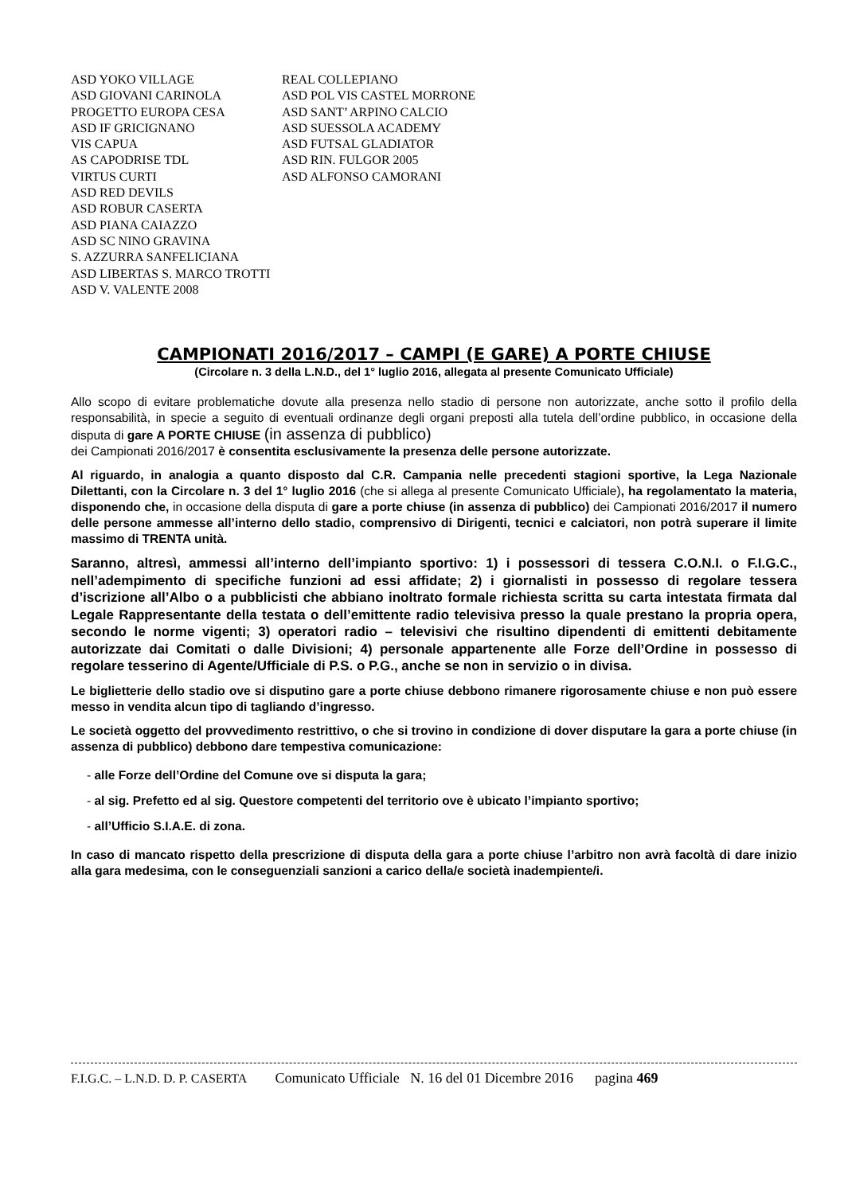| ASD YOKO VILLAGE | REAL COLLEPIANO |
| ASD GIOVANI CARINOLA | ASD POL VIS CASTEL MORRONE |
| PROGETTO EUROPA CESA | ASD SANT’ ARPINO CALCIO |
| ASD IF GRICIGNANO | ASD SUESSOLA ACADEMY |
| VIS CAPUA | ASD FUTSAL GLADIATOR |
| AS CAPODRISE TDL | ASD RIN. FULGOR 2005 |
| VIRTUS CURTI | ASD ALFONSO CAMORANI |
| ASD RED DEVILS | |
| ASD ROBUR CASERTA | |
| ASD PIANA CAIAZZO | |
| ASD SC NINO GRAVINA | |
| S. AZZURRA SANFELICIANA | |
| ASD LIBERTAS S. MARCO TROTTI | |
| ASD V. VALENTE 2008 | |
CAMPIONATI 2016/2017 – CAMPI (E GARE) A PORTE CHIUSE
(Circolare n. 3 della L.N.D., del 1° luglio 2016, allegata al presente Comunicato Ufficiale)
Allo scopo di evitare problematiche dovute alla presenza nello stadio di persone non autorizzate, anche sotto il profilo della responsabilità, in specie a seguito di eventuali ordinanze degli organi preposti alla tutela dell’ordine pubblico, in occasione della disputa di gare A PORTE CHIUSE (in assenza di pubblico)
dei Campionati 2016/2017 è consentita esclusivamente la presenza delle persone autorizzate.
Al riguardo, in analogia a quanto disposto dal C.R. Campania nelle precedenti stagioni sportive, la Lega Nazionale Dilettanti, con la Circolare n. 3 del 1° luglio 2016 (che si allega al presente Comunicato Ufficiale), ha regolamentato la materia, disponendo che, in occasione della disputa di gare a porte chiuse (in assenza di pubblico) dei Campionati 2016/2017 il numero delle persone ammesse all’interno dello stadio, comprensivo di Dirigenti, tecnici e calciatori, non potrà superare il limite massimo di TRENTA unità.
Saranno, altresì, ammessi all’interno dell’impianto sportivo: 1) i possessori di tessera C.O.N.I. o F.I.G.C., nell’adempimento di specifiche funzioni ad essi affidate; 2) i giornalisti in possesso di regolare tessera d’iscrizione all’Albo o a pubblicisti che abbiano inoltrato formale richiesta scritta su carta intestata firmata dal Legale Rappresentante della testata o dell’emittente radio televisiva presso la quale prestano la propria opera, secondo le norme vigenti; 3) operatori radio – televisivi che risultino dipendenti di emittenti debitamente autorizzate dai Comitati o dalle Divisioni; 4) personale appartenente alle Forze dell’Ordine in possesso di regolare tesserino di Agente/Ufficiale di P.S. o P.G., anche se non in servizio o in divisa.
Le biglietterie dello stadio ove si disputino gare a porte chiuse debbono rimanere rigorosamente chiuse e non può essere messo in vendita alcun tipo di tagliando d’ingresso.
Le società oggetto del provvedimento restrittivo, o che si trovino in condizione di dover disputare la gara a porte chiuse (in assenza di pubblico) debbono dare tempestiva comunicazione:
- alle Forze dell’Ordine del Comune ove si disputa la gara;
- al sig. Prefetto ed al sig. Questore competenti del territorio ove è ubicato l’impianto sportivo;
- all’Ufficio S.I.A.E. di zona.
In caso di mancato rispetto della prescrizione di disputa della gara a porte chiuse l’arbitro non avrà facoltà di dare inizio alla gara medesima, con le conseguenziali sanzioni a carico della/e società inadempiente/i.
F.I.G.C. – L.N.D. D. P. CASERTA Comunicato Ufficiale N. 16 del 01 Dicembre 2016 pagina 469